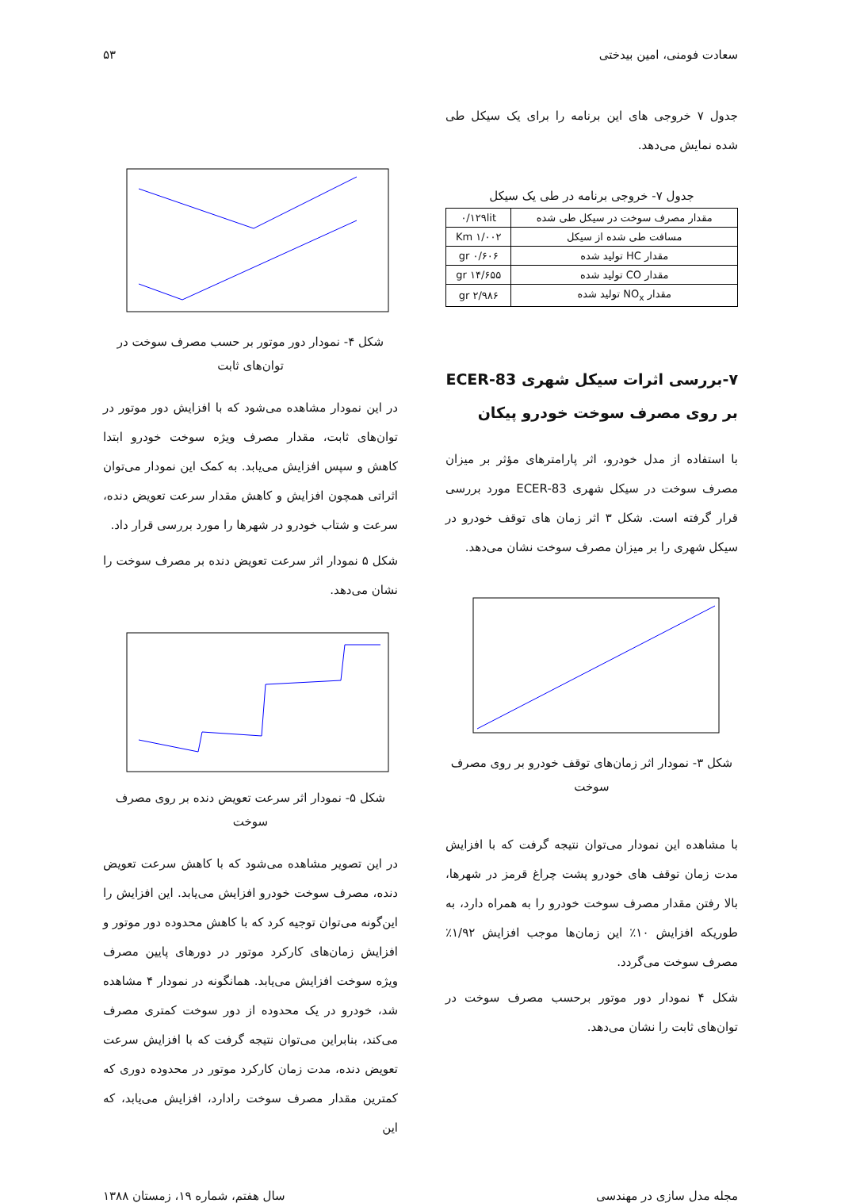سعادت فومنی، امین بیدختی ۵۳
جدول ۷ خروجی های این برنامه را برای یک سیکل طی شده نمایش می‌دهد.
جدول ۷- خروجی برنامه در طی یک سیکل
| مقدار مصرف سوخت در سیکل طی شده | ۰/۱۲۹lit |
| مسافت طی شده از سیکل | ۱/۰۰۲ Km |
| مقدار HC تولید شده | ۰/۶۰۶ gr |
| مقدار CO تولید شده | ۱۴/۶۵۵ gr |
| مقدار NO<sub>x</sub> تولید شده | ۲/۹۸۶ gr |
۷-بررسی اثرات سیکل شهری ECER-83 بر روی مصرف سوخت خودرو پیکان
با استفاده از مدل خودرو، اثر پارامترهای مؤثر بر میزان مصرف سوخت در سیکل شهری ECER-83 مورد بررسی قرار گرفته است. شکل ۳ اثر زمان های توقف خودرو در سیکل شهری را بر میزان مصرف سوخت نشان می‌دهد.
شکل ۳- نمودار اثر زمان‌های توقف خودرو بر روی مصرف سوخت
با مشاهده این نمودار می‌توان نتیجه گرفت که با افزایش مدت زمان توقف های خودرو پشت چراغ قرمز در شهرها، بالا رفتن مقدار مصرف سوخت خودرو را به همراه دارد، به طوریکه افزایش ۱۰٪ این زمان‌ها موجب افزایش ۱/۹۲٪ مصرف سوخت می‌گردد.
شکل ۴ نمودار دور موتور برحسب مصرف سوخت در توان‌های ثابت را نشان می‌دهد.
شکل ۴- نمودار دور موتور بر حسب مصرف سوخت در توان‌های ثابت
در این نمودار مشاهده می‌شود که با افزایش دور موتور در توان‌های ثابت، مقدار مصرف ویژه سوخت خودرو ابتدا کاهش و سپس افزایش می‌یابد. به کمک این نمودار می‌توان اثراتی همچون افزایش و کاهش مقدار سرعت تعویض دنده، سرعت و شتاب خودرو در شهرها را مورد بررسی قرار داد.
شکل ۵ نمودار اثر سرعت تعویض دنده بر مصرف سوخت را نشان می‌دهد.
شکل ۵- نمودار اثر سرعت تعویض دنده بر روی مصرف سوخت
در این تصویر مشاهده می‌شود که با کاهش سرعت تعویض دنده، مصرف سوخت خودرو افزایش می‌یابد. این افزایش را این‌گونه می‌توان توجیه کرد که با کاهش محدوده دور موتور و افزایش زمان‌های کارکرد موتور در دورهای پایین مصرف ویژه سوخت افزایش می‌یابد. همانگونه در نمودار ۴ مشاهده شد، خودرو در یک محدوده از دور سوخت کمتری مصرف می‌کند، بنابراین می‌توان نتیجه گرفت که با افزایش سرعت تعویض دنده، مدت زمان کارکرد موتور در محدوده دوری که کمترین مقدار مصرف سوخت رادارد، افزایش می‌یابد، که این
مجله مدل سازی در مهندسی سال هفتم، شماره ۱۹، زمستان ۱۳۸۸